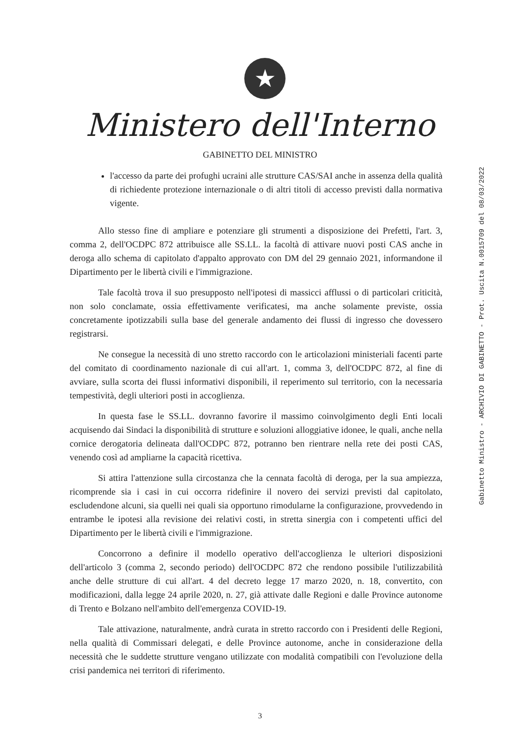★
Ministero dell'Interno
GABINETTO DEL MINISTRO
l'accesso da parte dei profughi ucraini alle strutture CAS/SAI anche in assenza della qualità di richiedente protezione internazionale o di altri titoli di accesso previsti dalla normativa vigente.
Allo stesso fine di ampliare e potenziare gli strumenti a disposizione dei Prefetti, l'art. 3, comma 2, dell'OCDPC 872 attribuisce alle SS.LL. la facoltà di attivare nuovi posti CAS anche in deroga allo schema di capitolato d'appalto approvato con DM del 29 gennaio 2021, informandone il Dipartimento per le libertà civili e l'immigrazione.
Tale facoltà trova il suo presupposto nell'ipotesi di massicci afflussi o di particolari criticità, non solo conclamate, ossia effettivamente verificatesi, ma anche solamente previste, ossia concretamente ipotizzabili sulla base del generale andamento dei flussi di ingresso che dovessero registrarsi.
Ne consegue la necessità di uno stretto raccordo con le articolazioni ministeriali facenti parte del comitato di coordinamento nazionale di cui all'art. 1, comma 3, dell'OCDPC 872, al fine di avviare, sulla scorta dei flussi informativi disponibili, il reperimento sul territorio, con la necessaria tempestività, degli ulteriori posti in accoglienza.
In questa fase le SS.LL. dovranno favorire il massimo coinvolgimento degli Enti locali acquisendo dai Sindaci la disponibilità di strutture e soluzioni alloggiative idonee, le quali, anche nella cornice derogatoria delineata dall'OCDPC 872, potranno ben rientrare nella rete dei posti CAS, venendo così ad ampliarne la capacità ricettiva.
Si attira l'attenzione sulla circostanza che la cennata facoltà di deroga, per la sua ampiezza, ricomprende sia i casi in cui occorra ridefinire il novero dei servizi previsti dal capitolato, escludendone alcuni, sia quelli nei quali sia opportuno rimodularne la configurazione, provvedendo in entrambe le ipotesi alla revisione dei relativi costi, in stretta sinergia con i competenti uffici del Dipartimento per le libertà civili e l'immigrazione.
Concorrono a definire il modello operativo dell'accoglienza le ulteriori disposizioni dell'articolo 3 (comma 2, secondo periodo) dell'OCDPC 872 che rendono possibile l'utilizzabilità anche delle strutture di cui all'art. 4 del decreto legge 17 marzo 2020, n. 18, convertito, con modificazioni, dalla legge 24 aprile 2020, n. 27, già attivate dalle Regioni e dalle Province autonome di Trento e Bolzano nell'ambito dell'emergenza COVID-19.
Tale attivazione, naturalmente, andrà curata in stretto raccordo con i Presidenti delle Regioni, nella qualità di Commissari delegati, e delle Province autonome, anche in considerazione della necessità che le suddette strutture vengano utilizzate con modalità compatibili con l'evoluzione della crisi pandemica nei territori di riferimento.
3
Gabinetto Ministro - ARCHIVIO DI GABINETTO - Prot. Uscita N.0015709 del 08/03/2022